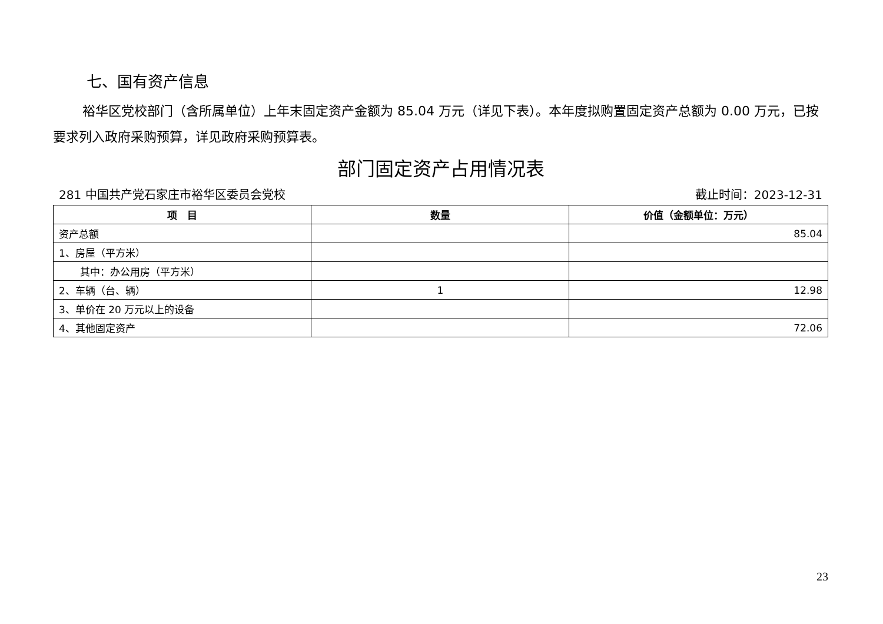七、国有资产信息
裕华区党校部门（含所属单位）上年末固定资产金额为 85.04 万元（详见下表）。本年度拟购置固定资产总额为 0.00 万元，已按要求列入政府采购预算，详见政府采购预算表。
部门固定资产占用情况表
281 中国共产党石家庄市裕华区委员会党校 截止时间：2023-12-31
| 项 目 | 数量 | 价值（金额单位：万元） |
| --- | --- | --- |
| 资产总额 | | 85.04 |
| 1、房屋（平方米） | | |
| 其中：办公用房（平方米） | | |
| 2、车辆（台、辆） | 1 | 12.98 |
| 3、单价在 20 万元以上的设备 | | |
| 4、其他固定资产 | | 72.06 |
23